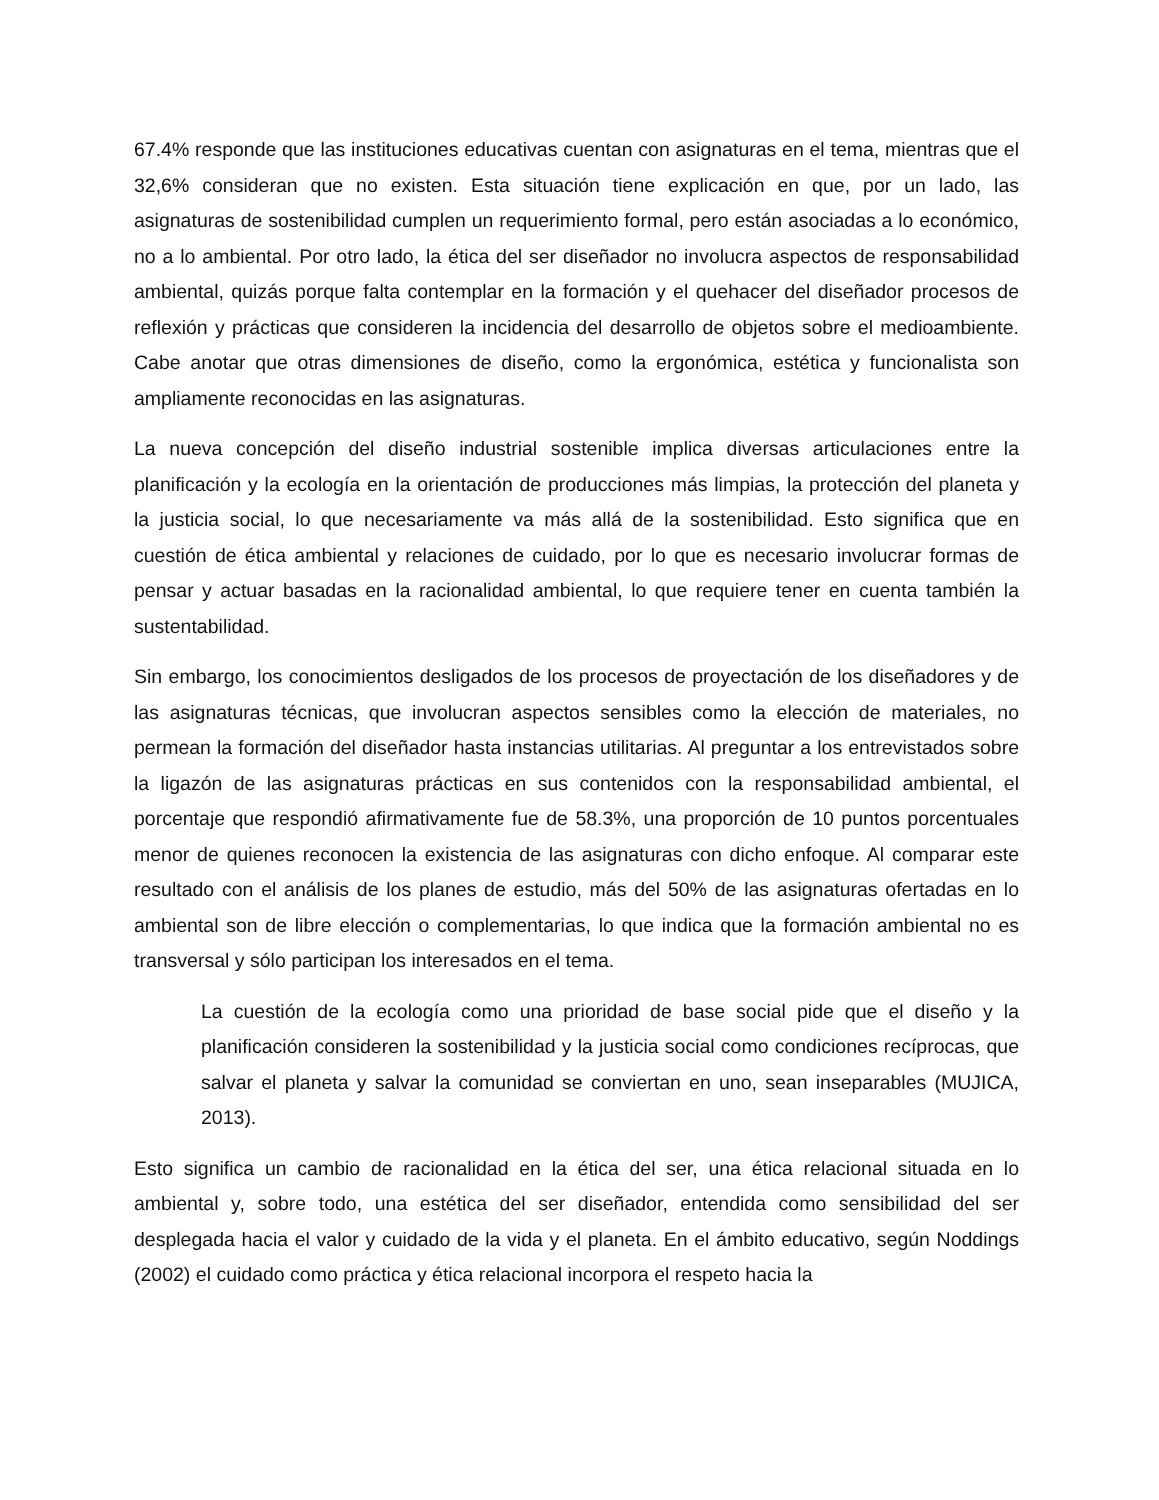67.4% responde que las instituciones educativas cuentan con asignaturas en el tema, mientras que el 32,6% consideran que no existen. Esta situación tiene explicación en que, por un lado, las asignaturas de sostenibilidad cumplen un requerimiento formal, pero están asociadas a lo económico, no a lo ambiental. Por otro lado, la ética del ser diseñador no involucra aspectos de responsabilidad ambiental, quizás porque falta contemplar en la formación y el quehacer del diseñador procesos de reflexión y prácticas que consideren la incidencia del desarrollo de objetos sobre el medioambiente. Cabe anotar que otras dimensiones de diseño, como la ergonómica, estética y funcionalista son ampliamente reconocidas en las asignaturas.
La nueva concepción del diseño industrial sostenible implica diversas articulaciones entre la planificación y la ecología en la orientación de producciones más limpias, la protección del planeta y la justicia social, lo que necesariamente va más allá de la sostenibilidad. Esto significa que en cuestión de ética ambiental y relaciones de cuidado, por lo que es necesario involucrar formas de pensar y actuar basadas en la racionalidad ambiental, lo que requiere tener en cuenta también la sustentabilidad.
Sin embargo, los conocimientos desligados de los procesos de proyectación de los diseñadores y de las asignaturas técnicas, que involucran aspectos sensibles como la elección de materiales, no permean la formación del diseñador hasta instancias utilitarias. Al preguntar a los entrevistados sobre la ligazón de las asignaturas prácticas en sus contenidos con la responsabilidad ambiental, el porcentaje que respondió afirmativamente fue de 58.3%, una proporción de 10 puntos porcentuales menor de quienes reconocen la existencia de las asignaturas con dicho enfoque. Al comparar este resultado con el análisis de los planes de estudio, más del 50% de las asignaturas ofertadas en lo ambiental son de libre elección o complementarias, lo que indica que la formación ambiental no es transversal y sólo participan los interesados en el tema.
La cuestión de la ecología como una prioridad de base social pide que el diseño y la planificación consideren la sostenibilidad y la justicia social como condiciones recíprocas, que salvar el planeta y salvar la comunidad se conviertan en uno, sean inseparables (MUJICA, 2013).
Esto significa un cambio de racionalidad en la ética del ser, una ética relacional situada en lo ambiental y, sobre todo, una estética del ser diseñador, entendida como sensibilidad del ser desplegada hacia el valor y cuidado de la vida y el planeta. En el ámbito educativo, según Noddings (2002) el cuidado como práctica y ética relacional incorpora el respeto hacia la